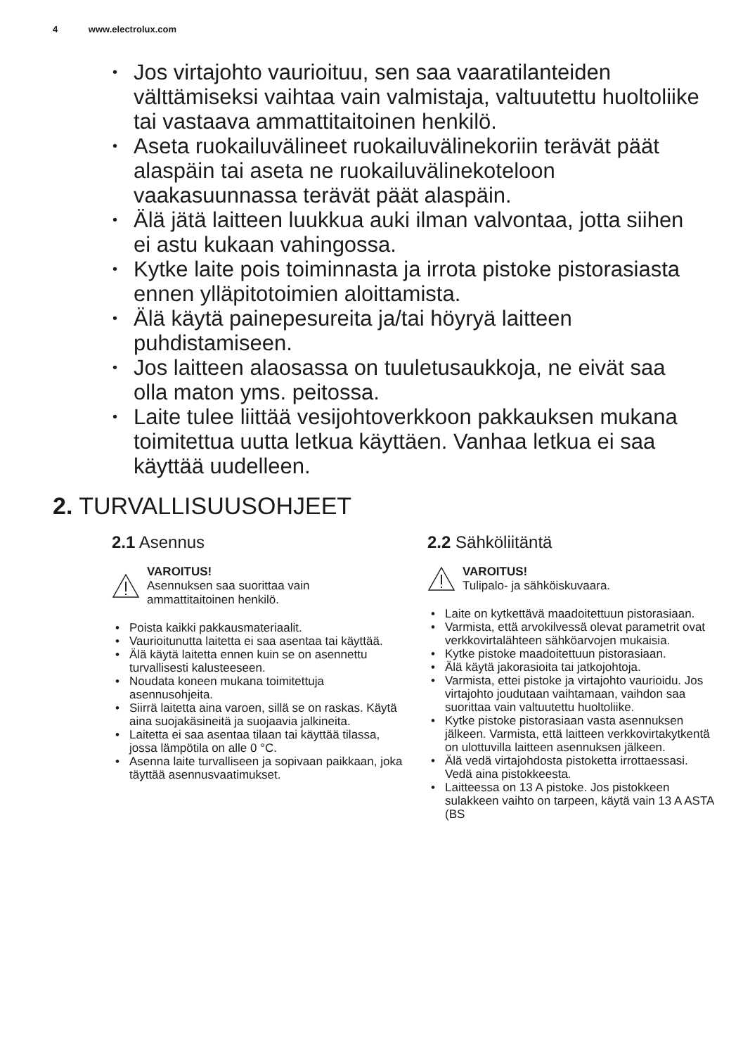4 www.electrolux.com
• Jos virtajohto vaurioituu, sen saa vaaratilanteiden välttämiseksi vaihtaa vain valmistaja, valtuutettu huoltoliike tai vastaava ammattitaitoinen henkilö.
• Aseta ruokailuvälineet ruokailuvälinekoriin terävät päät alaspäin tai aseta ne ruokailuvälinekoteloon vaakasuunnassa terävät päät alaspäin.
• Älä jätä laitteen luukkua auki ilman valvontaa, jotta siihen ei astu kukaan vahingossa.
• Kytke laite pois toiminnasta ja irrota pistoke pistorasiasta ennen ylläpitotoimien aloittamista.
• Älä käytä painepesureita ja/tai höyryä laitteen puhdistamiseen.
• Jos laitteen alaosassa on tuuletusaukkoja, ne eivät saa olla maton yms. peitossa.
• Laite tulee liittää vesijohtoverkkoon pakkauksen mukana toimitettua uutta letkua käyttäen. Vanhaa letkua ei saa käyttää uudelleen.
2. TURVALLISUUSOHJEET
2.1 Asennus
VAROITUS!
Asennuksen saa suorittaa vain ammattitaitoinen henkilö.
• Poista kaikki pakkausmateriaalit.
• Vaurioitunutta laitetta ei saa asentaa tai käyttää.
• Älä käytä laitetta ennen kuin se on asennettu turvallisesti kalusteeseen.
• Noudata koneen mukana toimitettuja asennusohjeita.
• Siirrä laitetta aina varoen, sillä se on raskas. Käytä aina suojakäsineitä ja suojaavia jalkineita.
• Laitetta ei saa asentaa tilaan tai käyttää tilassa, jossa lämpötila on alle 0 °C.
• Asenna laite turvalliseen ja sopivaan paikkaan, joka täyttää asennusvaatimukset.
2.2 Sähköliitäntä
VAROITUS!
Tulipalo- ja sähköiskuvaara.
• Laite on kytkettävä maadoitettuun pistorasiaan.
• Varmista, että arvokilvessä olevat parametrit ovat verkkovirtalähteen sähköarvojen mukaisia.
• Kytke pistoke maadoitettuun pistorasiaan.
• Älä käytä jakorasioita tai jatkojohtoja.
• Varmista, ettei pistoke ja virtajohto vaurioidu. Jos virtajohto joudutaan vaihtamaan, vaihdon saa suorittaa vain valtuutettu huoltoliike.
• Kytke pistoke pistorasiaan vasta asennuksen jälkeen. Varmista, että laitteen verkkovirtakytkentä on ulottuvilla laitteen asennuksen jälkeen.
• Älä vedä virtajohdosta pistoketta irrottaessasi. Vedä aina pistokkeesta.
• Laitteessa on 13 A pistoke. Jos pistokkeen sulakkeen vaihto on tarpeen, käytä vain 13 A ASTA (BS